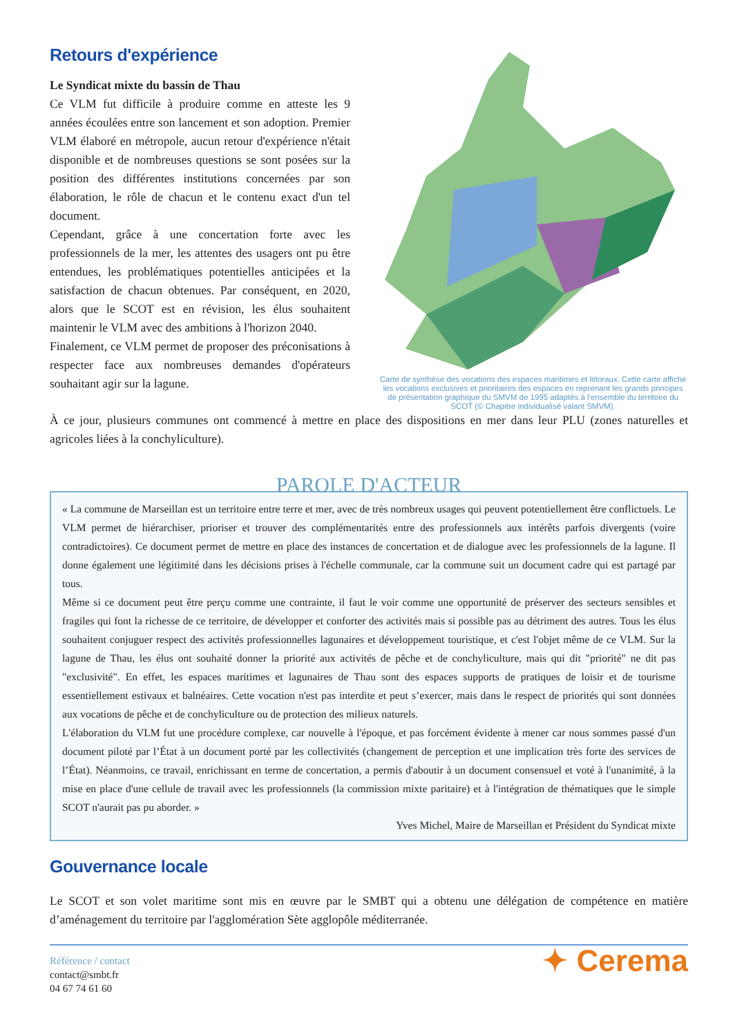Retours d'expérience
Le Syndicat mixte du bassin de Thau
Ce VLM fut difficile à produire comme en atteste les 9 années écoulées entre son lancement et son adoption. Premier VLM élaboré en métropole, aucun retour d'expérience n'était disponible et de nombreuses questions se sont posées sur la position des différentes institutions concernées par son élaboration, le rôle de chacun et le contenu exact d'un tel document.
Cependant, grâce à une concertation forte avec les professionnels de la mer, les attentes des usagers ont pu être entendues, les problématiques potentielles anticipées et la satisfaction de chacun obtenues. Par conséquent, en 2020, alors que le SCOT est en révision, les élus souhaitent maintenir le VLM avec des ambitions à l'horizon 2040.
Finalement, ce VLM permet de proposer des préconisations à respecter face aux nombreuses demandes d'opérateurs souhaitant agir sur la lagune.
Carte de synthèse des vocations des espaces maritimes et littoraux. Cette carte affiche les vocations exclusives et prioritaires des espaces en reprenant les grands principes de présentation graphique du SMVM de 1995 adaptés à l'ensemble du territoire du SCOT (© Chapitre individualisé valant SMVM).
À ce jour, plusieurs communes ont commencé à mettre en place des dispositions en mer dans leur PLU (zones naturelles et agricoles liées à la conchyliculture).
PAROLE D'ACTEUR
« La commune de Marseillan est un territoire entre terre et mer, avec de très nombreux usages qui peuvent potentiellement être conflictuels. Le VLM permet de hiérarchiser, prioriser et trouver des complémentarités entre des professionnels aux intérêts parfois divergents (voire contradictoires). Ce document permet de mettre en place des instances de concertation et de dialogue avec les professionnels de la lagune. Il donne également une légitimité dans les décisions prises à l'échelle communale, car la commune suit un document cadre qui est partagé par tous.
Même si ce document peut être perçu comme une contrainte, il faut le voir comme une opportunité de préserver des secteurs sensibles et fragiles qui font la richesse de ce territoire, de développer et conforter des activités mais si possible pas au détriment des autres. Tous les élus souhaitent conjuguer respect des activités professionnelles lagunaires et développement touristique, et c'est l'objet même de ce VLM. Sur la lagune de Thau, les élus ont souhaité donner la priorité aux activités de pêche et de conchyliculture, mais qui dit "priorité" ne dit pas "exclusivité". En effet, les espaces maritimes et lagunaires de Thau sont des espaces supports de pratiques de loisir et de tourisme essentiellement estivaux et balnéaires. Cette vocation n'est pas interdite et peut s’exercer, mais dans le respect de priorités qui sont données aux vocations de pêche et de conchyliculture ou de protection des milieux naturels.
L'élaboration du VLM fut une procédure complexe, car nouvelle à l'époque, et pas forcément évidente à mener car nous sommes passé d'un document piloté par l’État à un document porté par les collectivités (changement de perception et une implication très forte des services de l’État). Néanmoins, ce travail, enrichissant en terme de concertation, a permis d'aboutir à un document consensuel et voté à l'unanimité, à la mise en place d'une cellule de travail avec les professionnels (la commission mixte paritaire) et à l'intégration de thématiques que le simple SCOT n'aurait pas pu aborder. »
Yves Michel, Maire de Marseillan et Président du Syndicat mixte
Gouvernance locale
Le SCOT et son volet maritime sont mis en œuvre par le SMBT qui a obtenu une délégation de compétence en matière d’aménagement du territoire par l'agglomération Sète agglopôle méditerranée.
Référence / contact
contact@smbt.fr
04 67 74 61 60
✦ Cerema